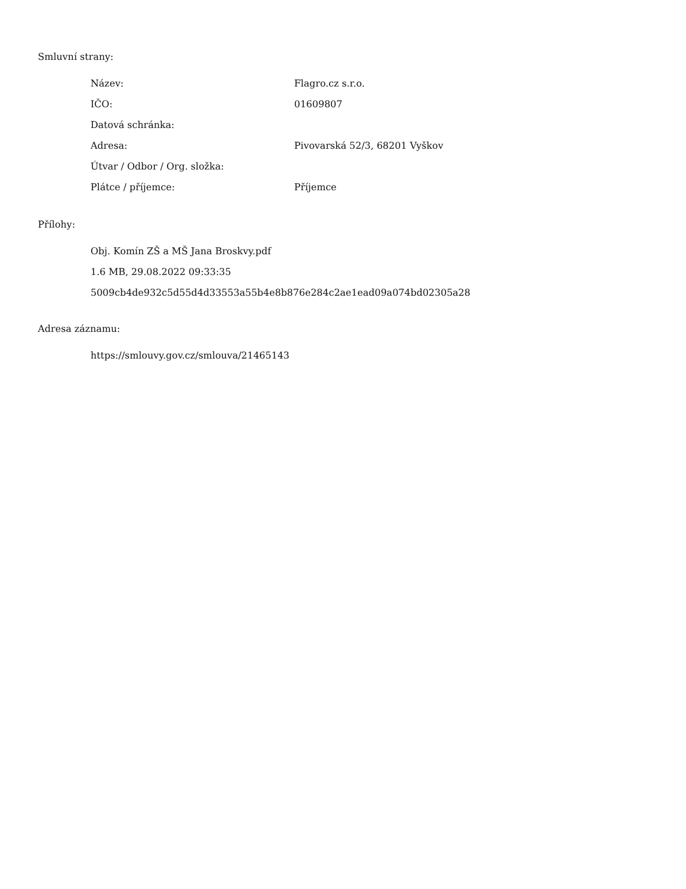Smluvní strany:
| Název: | Flagro.cz s.r.o. |
| IČO: | 01609807 |
| Datová schránka: | |
| Adresa: | Pivovarská 52/3, 68201 Vyškov |
| Útvar / Odbor / Org. složka: | |
| Plátce / příjemce: | Příjemce |
Přílohy:
Obj. Komín ZŠ a MŠ Jana Broskvy.pdf
1.6 MB, 29.08.2022 09:33:35
5009cb4de932c5d55d4d33553a55b4e8b876e284c2ae1ead09a074bd02305a28
Adresa záznamu:
https://smlouvy.gov.cz/smlouva/21465143